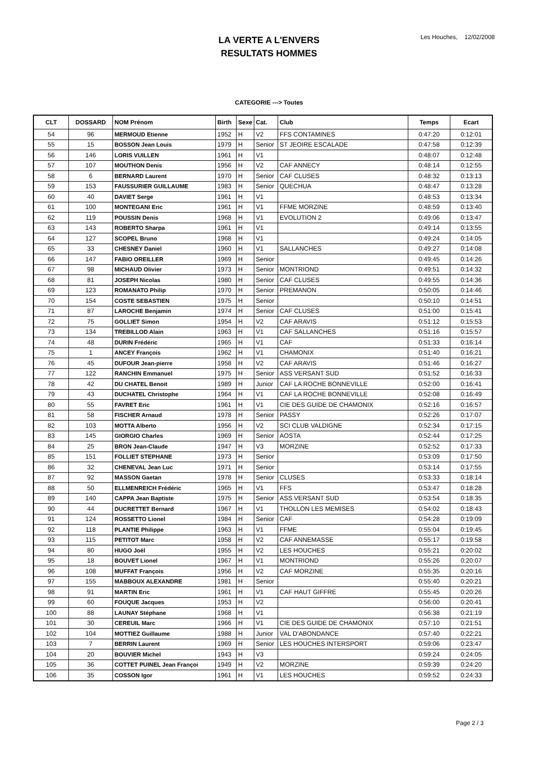LA VERTE A L'ENVERS
RESULTATS HOMMES
Les Houches, 12/02/2008
CATEGORIE ---> Toutes
| CLT | DOSSARD | NOM Prénom | Birth | Sexe | Cat. | Club | Temps | Ecart |
| --- | --- | --- | --- | --- | --- | --- | --- | --- |
| 54 | 96 | MERMOUD Etienne | 1952 | H | V2 | FFS CONTAMINES | 0:47:20 | 0:12:01 |
| 55 | 15 | BOSSON Jean Louis | 1979 | H | Senior | ST JEOIRE ESCALADE | 0:47:58 | 0:12:39 |
| 56 | 146 | LORIS VUILLEN | 1961 | H | V1 | | 0:48:07 | 0:12:48 |
| 57 | 107 | MOUTHON Denis | 1956 | H | V2 | CAF ANNECY | 0:48:14 | 0:12:55 |
| 58 | 6 | BERNARD Laurent | 1970 | H | Senior | CAF CLUSES | 0:48:32 | 0:13:13 |
| 59 | 153 | FAUSSURIER GUILLAUME | 1983 | H | Senior | QUECHUA | 0:48:47 | 0:13:28 |
| 60 | 40 | DAVIET Serge | 1961 | H | V1 | | 0:48:53 | 0:13:34 |
| 61 | 100 | MONTEGANI Eric | 1961 | H | V1 | FFME MORZINE | 0:48:59 | 0:13:40 |
| 62 | 119 | POUSSIN Denis | 1968 | H | V1 | EVOLUTION 2 | 0:49:06 | 0:13:47 |
| 63 | 143 | ROBERTO Sharpa | 1961 | H | V1 | | 0:49:14 | 0:13:55 |
| 64 | 127 | SCOPEL Bruno | 1968 | H | V1 | | 0:49:24 | 0:14:05 |
| 65 | 33 | CHESNEY Daniel | 1960 | H | V1 | SALLANCHES | 0:49:27 | 0:14:08 |
| 66 | 147 | FABIO OREILLER | 1969 | H | Senior | | 0:49:45 | 0:14:26 |
| 67 | 98 | MICHAUD Olivier | 1973 | H | Senior | MONTRIOND | 0:49:51 | 0:14:32 |
| 68 | 81 | JOSEPH Nicolas | 1980 | H | Senior | CAF CLUSES | 0:49:55 | 0:14:36 |
| 69 | 123 | ROMANATO Philip | 1970 | H | Senior | PREMANON | 0:50:05 | 0:14:46 |
| 70 | 154 | COSTE SEBASTIEN | 1975 | H | Senior | | 0:50:10 | 0:14:51 |
| 71 | 87 | LAROCHE Benjamin | 1974 | H | Senior | CAF CLUSES | 0:51:00 | 0:15:41 |
| 72 | 75 | GOLLIET Simon | 1954 | H | V2 | CAF ARAVIS | 0:51:12 | 0:15:53 |
| 73 | 134 | TREBILLOD Alain | 1963 | H | V1 | CAF SALLANCHES | 0:51:16 | 0:15:57 |
| 74 | 48 | DURIN Frédéric | 1965 | H | V1 | CAF | 0:51:33 | 0:16:14 |
| 75 | 1 | ANCEY François | 1962 | H | V1 | CHAMONIX | 0:51:40 | 0:16:21 |
| 76 | 45 | DUFOUR Jean-pierre | 1958 | H | V2 | CAF ARAVIS | 0:51:46 | 0:16:27 |
| 77 | 122 | RANCHIN Emmanuel | 1975 | H | Senior | ASS VERSANT SUD | 0:51:52 | 0:16:33 |
| 78 | 42 | DU CHATEL Benoit | 1989 | H | Junior | CAF LA ROCHE BONNEVILLE | 0:52:00 | 0:16:41 |
| 79 | 43 | DUCHATEL Christophe | 1964 | H | V1 | CAF LA ROCHE BONNEVILLE | 0:52:08 | 0:16:49 |
| 80 | 55 | FAVRET Eric | 1961 | H | V1 | CIE DES GUIDE DE CHAMONIX | 0:52:16 | 0:16:57 |
| 81 | 58 | FISCHER Arnaud | 1978 | H | Senior | PASSY | 0:52:26 | 0:17:07 |
| 82 | 103 | MOTTA Alberto | 1956 | H | V2 | SCI CLUB VALDIGNE | 0:52:34 | 0:17:15 |
| 83 | 145 | GIORGIO Charles | 1969 | H | Senior | AOSTA | 0:52:44 | 0:17:25 |
| 84 | 25 | BRON Jean-Claude | 1947 | H | V3 | MORZINE | 0:52:52 | 0:17:33 |
| 85 | 151 | FOLLIET STEPHANE | 1973 | H | Senior | | 0:53:09 | 0:17:50 |
| 86 | 32 | CHENEVAL Jean Luc | 1971 | H | Senior | | 0:53:14 | 0:17:55 |
| 87 | 92 | MASSON Gaetan | 1978 | H | Senior | CLUSES | 0:53:33 | 0:18:14 |
| 88 | 50 | ELLMENREICH Frédéric | 1965 | H | V1 | FFS | 0:53:47 | 0:18:28 |
| 89 | 140 | CAPPA Jean Baptiste | 1975 | H | Senior | ASS VERSANT SUD | 0:53:54 | 0:18:35 |
| 90 | 44 | DUCRETTET Bernard | 1967 | H | V1 | THOLLON LES MEMISES | 0:54:02 | 0:18:43 |
| 91 | 124 | ROSSETTO Lionel | 1984 | H | Senior | CAF | 0:54:28 | 0:19:09 |
| 92 | 118 | PLANTIE Philippe | 1963 | H | V1 | FFME | 0:55:04 | 0:19:45 |
| 93 | 115 | PETITOT Marc | 1958 | H | V2 | CAF ANNEMASSE | 0:55:17 | 0:19:58 |
| 94 | 80 | HUGO Joël | 1955 | H | V2 | LES HOUCHES | 0:55:21 | 0:20:02 |
| 95 | 18 | BOUVET Lionel | 1967 | H | V1 | MONTRIOND | 0:55:26 | 0:20:07 |
| 96 | 108 | MUFFAT François | 1956 | H | V2 | CAF MORZINE | 0:55:35 | 0:20:16 |
| 97 | 155 | MABBOUX ALEXANDRE | 1981 | H | Senior | | 0:55:40 | 0:20:21 |
| 98 | 91 | MARTIN Eric | 1961 | H | V1 | CAF HAUT GIFFRE | 0:55:45 | 0:20:26 |
| 99 | 60 | FOUQUE Jacques | 1953 | H | V2 | | 0:56:00 | 0:20:41 |
| 100 | 88 | LAUNAY Stéphane | 1968 | H | V1 | | 0:56:38 | 0:21:19 |
| 101 | 30 | CEREUIL Marc | 1966 | H | V1 | CIE DES GUIDE DE CHAMONIX | 0:57:10 | 0:21:51 |
| 102 | 104 | MOTTIEZ Guillaume | 1988 | H | Junior | VAL D'ABONDANCE | 0:57:40 | 0:22:21 |
| 103 | 7 | BERRIN Laurent | 1969 | H | Senior | LES HOUCHES INTERSPORT | 0:59:06 | 0:23:47 |
| 104 | 20 | BOUVIER Michel | 1943 | H | V3 | | 0:59:24 | 0:24:05 |
| 105 | 36 | COTTET PUINEL Jean Françoi | 1949 | H | V2 | MORZINE | 0:59:39 | 0:24:20 |
| 106 | 35 | COSSON Igor | 1961 | H | V1 | LES HOUCHES | 0:59:52 | 0:24:33 |
Page 2 / 3